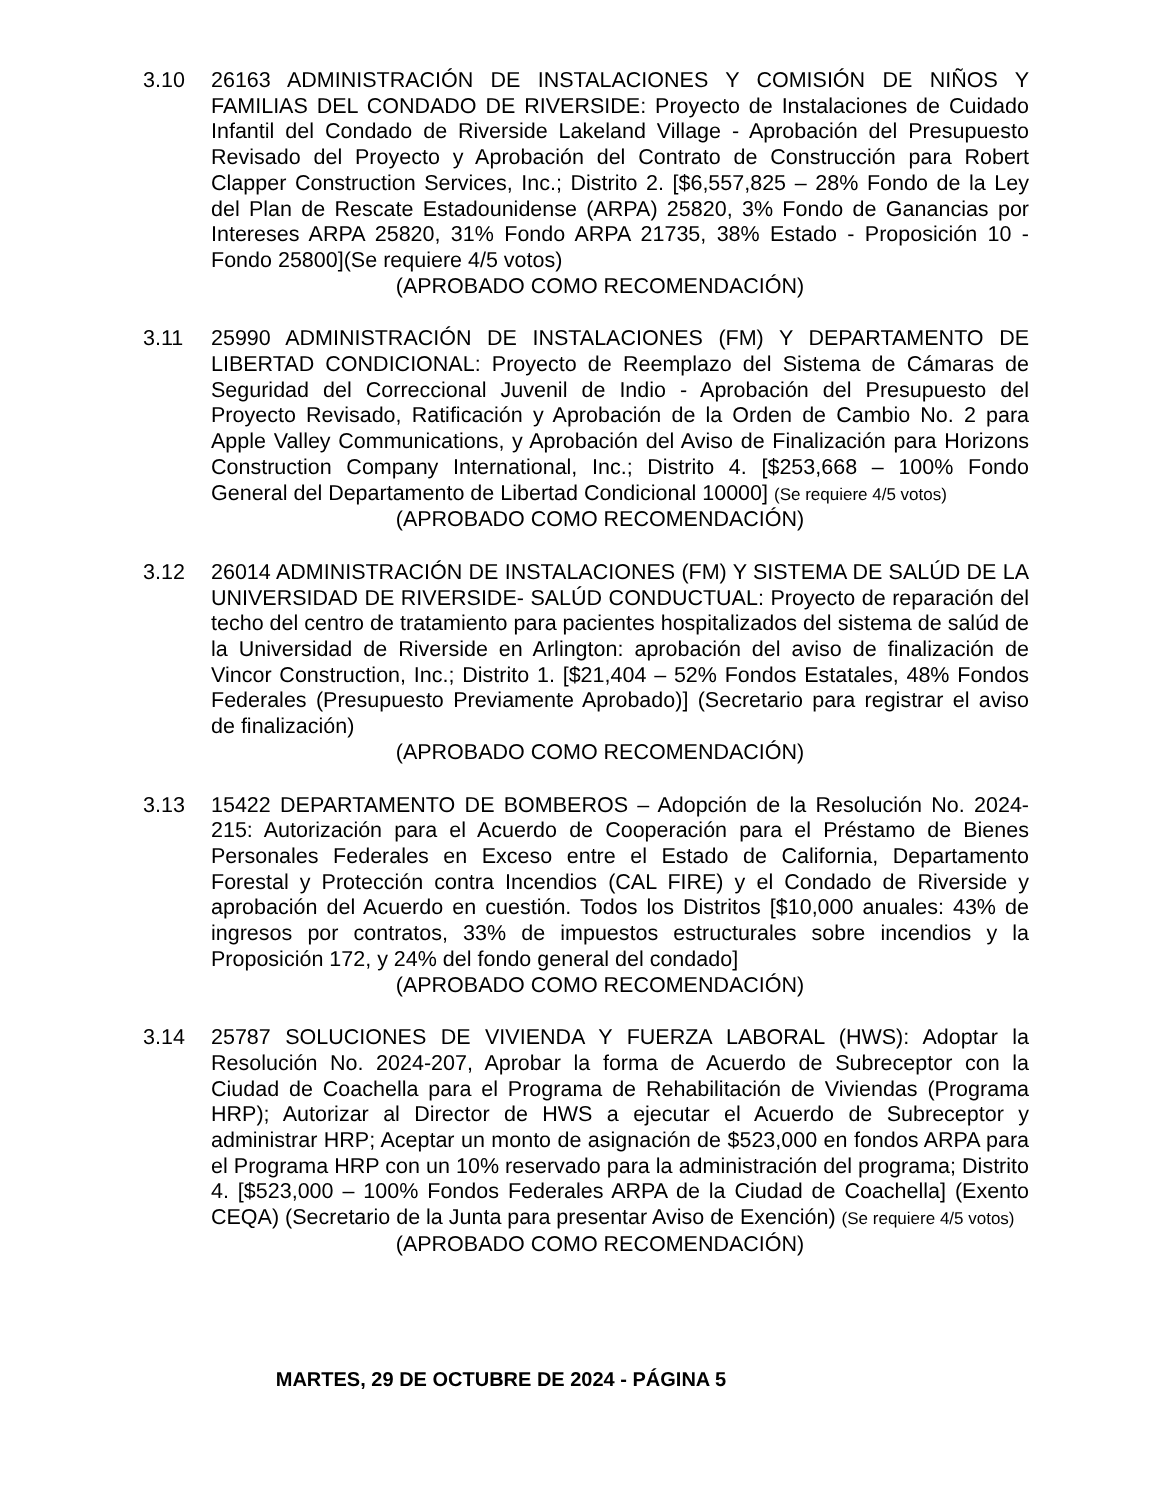3.10 26163 ADMINISTRACIÓN DE INSTALACIONES Y COMISIÓN DE NIÑOS Y FAMILIAS DEL CONDADO DE RIVERSIDE: Proyecto de Instalaciones de Cuidado Infantil del Condado de Riverside Lakeland Village - Aprobación del Presupuesto Revisado del Proyecto y Aprobación del Contrato de Construcción para Robert Clapper Construction Services, Inc.; Distrito 2. [$6,557,825 – 28% Fondo de la Ley del Plan de Rescate Estadounidense (ARPA) 25820, 3% Fondo de Ganancias por Intereses ARPA 25820, 31% Fondo ARPA 21735, 38% Estado - Proposición 10 - Fondo 25800](Se requiere 4/5 votos)
(APROBADO COMO RECOMENDACIÓN)
3.11 25990 ADMINISTRACIÓN DE INSTALACIONES (FM) Y DEPARTAMENTO DE LIBERTAD CONDICIONAL: Proyecto de Reemplazo del Sistema de Cámaras de Seguridad del Correccional Juvenil de Indio - Aprobación del Presupuesto del Proyecto Revisado, Ratificación y Aprobación de la Orden de Cambio No. 2 para Apple Valley Communications, y Aprobación del Aviso de Finalización para Horizons Construction Company International, Inc.; Distrito 4. [$253,668 – 100% Fondo General del Departamento de Libertad Condicional 10000] (Se requiere 4/5 votos)
(APROBADO COMO RECOMENDACIÓN)
3.12 26014 ADMINISTRACIÓN DE INSTALACIONES (FM) Y SISTEMA DE SALÚD DE LA UNIVERSIDAD DE RIVERSIDE- SALÚD CONDUCTUAL: Proyecto de reparación del techo del centro de tratamiento para pacientes hospitalizados del sistema de salúd de la Universidad de Riverside en Arlington: aprobación del aviso de finalización de Vincor Construction, Inc.; Distrito 1. [$21,404 – 52% Fondos Estatales, 48% Fondos Federales (Presupuesto Previamente Aprobado)] (Secretario para registrar el aviso de finalización)
(APROBADO COMO RECOMENDACIÓN)
3.13 15422 DEPARTAMENTO DE BOMBEROS – Adopción de la Resolución No. 2024-215: Autorización para el Acuerdo de Cooperación para el Préstamo de Bienes Personales Federales en Exceso entre el Estado de California, Departamento Forestal y Protección contra Incendios (CAL FIRE) y el Condado de Riverside y aprobación del Acuerdo en cuestión. Todos los Distritos [$10,000 anuales: 43% de ingresos por contratos, 33% de impuestos estructurales sobre incendios y la Proposición 172, y 24% del fondo general del condado]
(APROBADO COMO RECOMENDACIÓN)
3.14 25787 SOLUCIONES DE VIVIENDA Y FUERZA LABORAL (HWS): Adoptar la Resolución No. 2024-207, Aprobar la forma de Acuerdo de Subreceptor con la Ciudad de Coachella para el Programa de Rehabilitación de Viviendas (Programa HRP); Autorizar al Director de HWS a ejecutar el Acuerdo de Subreceptor y administrar HRP; Aceptar un monto de asignación de $523,000 en fondos ARPA para el Programa HRP con un 10% reservado para la administración del programa; Distrito 4. [$523,000 – 100% Fondos Federales ARPA de la Ciudad de Coachella] (Exento CEQA) (Secretario de la Junta para presentar Aviso de Exención) (Se requiere 4/5 votos)
(APROBADO COMO RECOMENDACIÓN)
MARTES, 29 DE OCTUBRE DE 2024 - PÁGINA 5